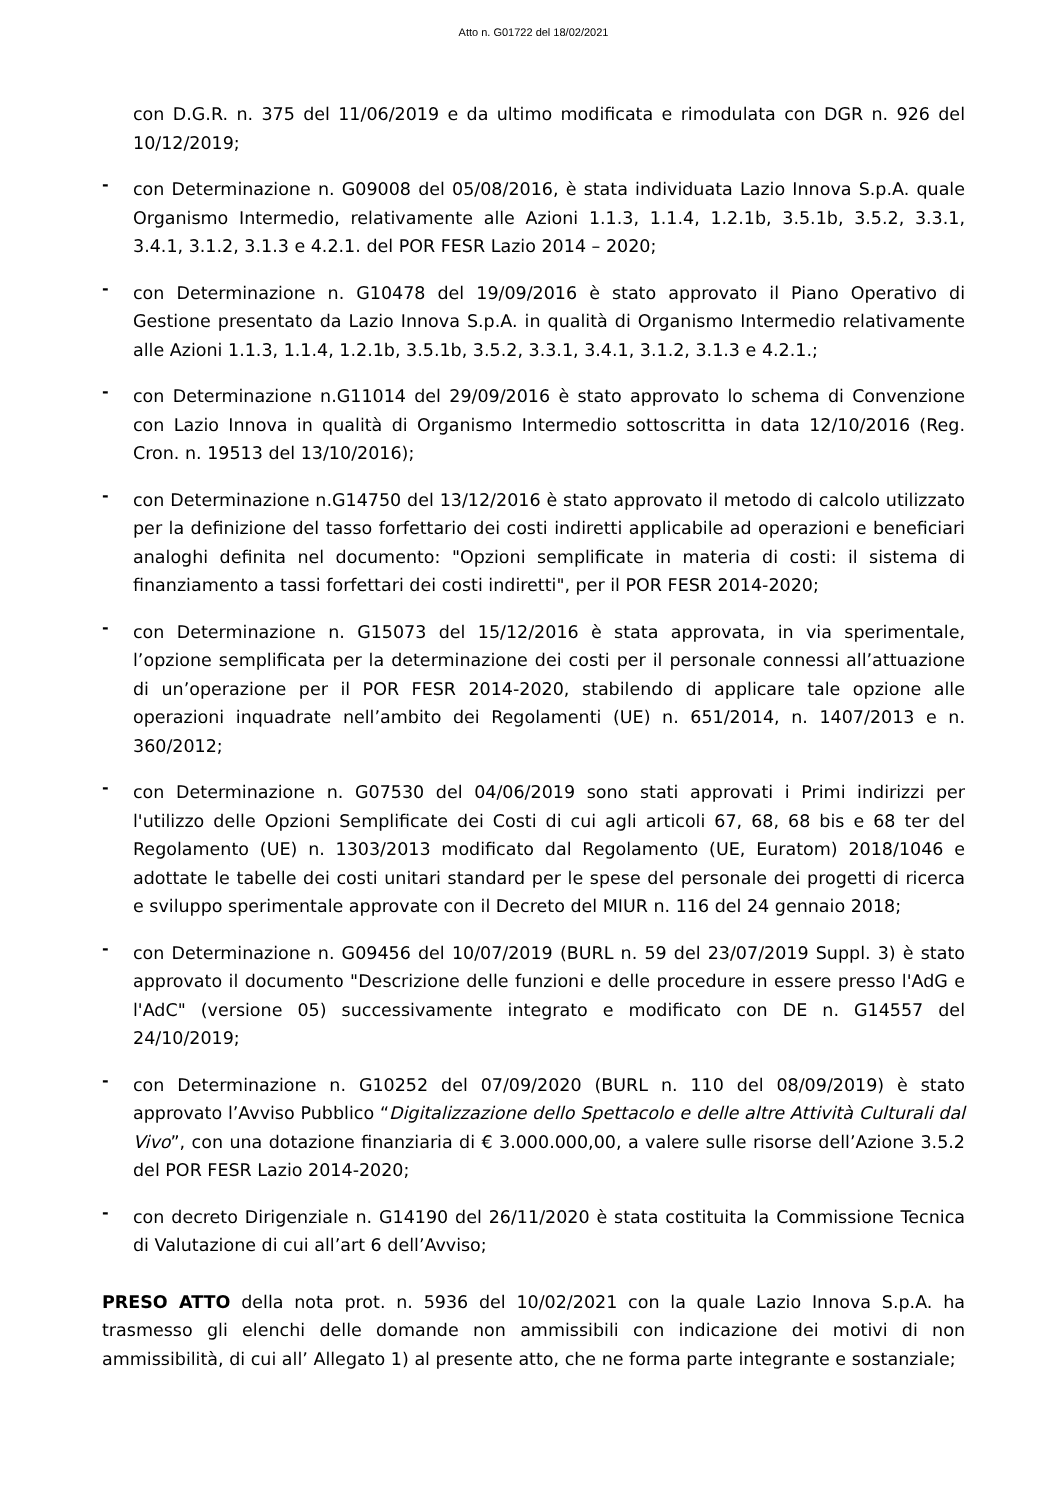Atto n. G01722 del 18/02/2021
con D.G.R. n. 375 del 11/06/2019 e da ultimo modificata e rimodulata con DGR n. 926 del 10/12/2019;
-
con Determinazione n. G09008 del 05/08/2016, è stata individuata Lazio Innova S.p.A. quale Organismo Intermedio, relativamente alle Azioni 1.1.3, 1.1.4, 1.2.1b, 3.5.1b, 3.5.2, 3.3.1, 3.4.1, 3.1.2, 3.1.3 e 4.2.1. del POR FESR Lazio 2014 – 2020;
-
con Determinazione n. G10478 del 19/09/2016 è stato approvato il Piano Operativo di Gestione presentato da Lazio Innova S.p.A. in qualità di Organismo Intermedio relativamente alle Azioni 1.1.3, 1.1.4, 1.2.1b, 3.5.1b, 3.5.2, 3.3.1, 3.4.1, 3.1.2, 3.1.3 e 4.2.1.;
-
con Determinazione n.G11014 del 29/09/2016 è stato approvato lo schema di Convenzione con Lazio Innova in qualità di Organismo Intermedio sottoscritta in data 12/10/2016 (Reg. Cron. n. 19513 del 13/10/2016);
-
con Determinazione n.G14750 del 13/12/2016 è stato approvato il metodo di calcolo utilizzato per la definizione del tasso forfettario dei costi indiretti applicabile ad operazioni e beneficiari analoghi definita nel documento: "Opzioni semplificate in materia di costi: il sistema di finanziamento a tassi forfettari dei costi indiretti", per il POR FESR 2014-2020;
-
con Determinazione n. G15073 del 15/12/2016 è stata approvata, in via sperimentale, l’opzione semplificata per la determinazione dei costi per il personale connessi all’attuazione di un’operazione per il POR FESR 2014-2020, stabilendo di applicare tale opzione alle operazioni inquadrate nell’ambito dei Regolamenti (UE) n. 651/2014, n. 1407/2013 e n. 360/2012;
-
con Determinazione n. G07530 del 04/06/2019 sono stati approvati i Primi indirizzi per l'utilizzo delle Opzioni Semplificate dei Costi di cui agli articoli 67, 68, 68 bis e 68 ter del Regolamento (UE) n. 1303/2013 modificato dal Regolamento (UE, Euratom) 2018/1046 e adottate le tabelle dei costi unitari standard per le spese del personale dei progetti di ricerca e sviluppo sperimentale approvate con il Decreto del MIUR n. 116 del 24 gennaio 2018;
-
con Determinazione n. G09456 del 10/07/2019 (BURL n. 59 del 23/07/2019 Suppl. 3) è stato approvato il documento "Descrizione delle funzioni e delle procedure in essere presso l'AdG e l'AdC" (versione 05) successivamente integrato e modificato con DE n. G14557 del 24/10/2019;
-
con Determinazione n. G10252 del 07/09/2020 (BURL n. 110 del 08/09/2019) è stato approvato l’Avviso Pubblico “Digitalizzazione dello Spettacolo e delle altre Attività Culturali dal Vivo”, con una dotazione finanziaria di € 3.000.000,00, a valere sulle risorse dell’Azione 3.5.2 del POR FESR Lazio 2014-2020;
-
con decreto Dirigenziale n. G14190 del 26/11/2020 è stata costituita la Commissione Tecnica di Valutazione di cui all’art 6 dell’Avviso;
PRESO ATTO della nota prot. n. 5936 del 10/02/2021 con la quale Lazio Innova S.p.A. ha trasmesso gli elenchi delle domande non ammissibili con indicazione dei motivi di non ammissibilità, di cui all’ Allegato 1) al presente atto, che ne forma parte integrante e sostanziale;